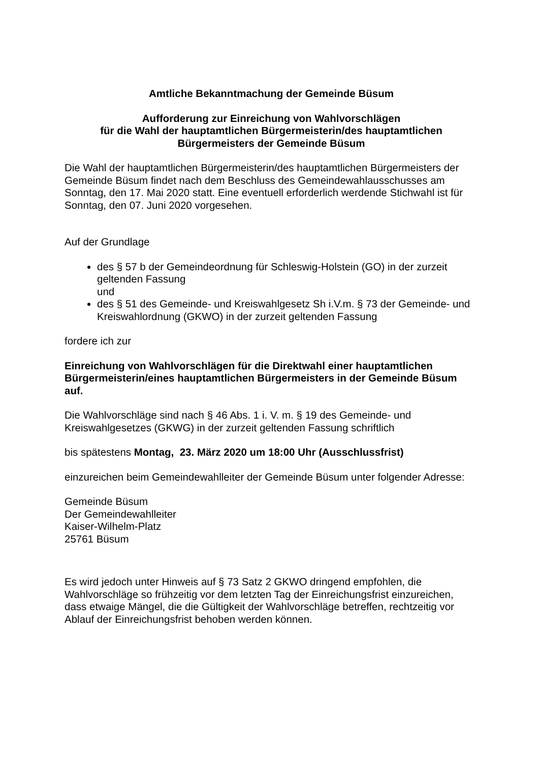Amtliche Bekanntmachung der Gemeinde Büsum
Aufforderung zur Einreichung von Wahlvorschlägen
für die Wahl der hauptamtlichen Bürgermeisterin/des hauptamtlichen
Bürgermeisters der Gemeinde Büsum
Die Wahl der hauptamtlichen Bürgermeisterin/des hauptamtlichen Bürgermeisters der Gemeinde Büsum findet nach dem Beschluss des Gemeindewahlausschusses am Sonntag, den 17. Mai 2020 statt. Eine eventuell erforderlich werdende Stichwahl ist für Sonntag, den 07. Juni 2020 vorgesehen.
Auf der Grundlage
des § 57 b der Gemeindeordnung für Schleswig-Holstein (GO) in der zurzeit geltenden Fassung
und
des § 51 des Gemeinde- und Kreiswahlgesetz Sh i.V.m. § 73 der Gemeinde- und Kreiswahlordnung (GKWO) in der zurzeit geltenden Fassung
fordere ich zur
Einreichung von Wahlvorschlägen für die Direktwahl einer hauptamtlichen Bürgermeisterin/eines hauptamtlichen Bürgermeisters in der Gemeinde Büsum auf.
Die Wahlvorschläge sind nach § 46 Abs. 1 i. V. m. § 19 des Gemeinde- und Kreiswahlgesetzes (GKWG) in der zurzeit geltenden Fassung schriftlich
bis spätestens Montag, 23. März 2020 um 18:00 Uhr (Ausschlussfrist)
einzureichen beim Gemeindewahlleiter der Gemeinde Büsum unter folgender Adresse:
Gemeinde Büsum
Der Gemeindewahlleiter
Kaiser-Wilhelm-Platz
25761 Büsum
Es wird jedoch unter Hinweis auf § 73 Satz 2 GKWO dringend empfohlen, die Wahlvorschläge so frühzeitig vor dem letzten Tag der Einreichungsfrist einzureichen, dass etwaige Mängel, die die Gültigkeit der Wahlvorschläge betreffen, rechtzeitig vor Ablauf der Einreichungsfrist behoben werden können.